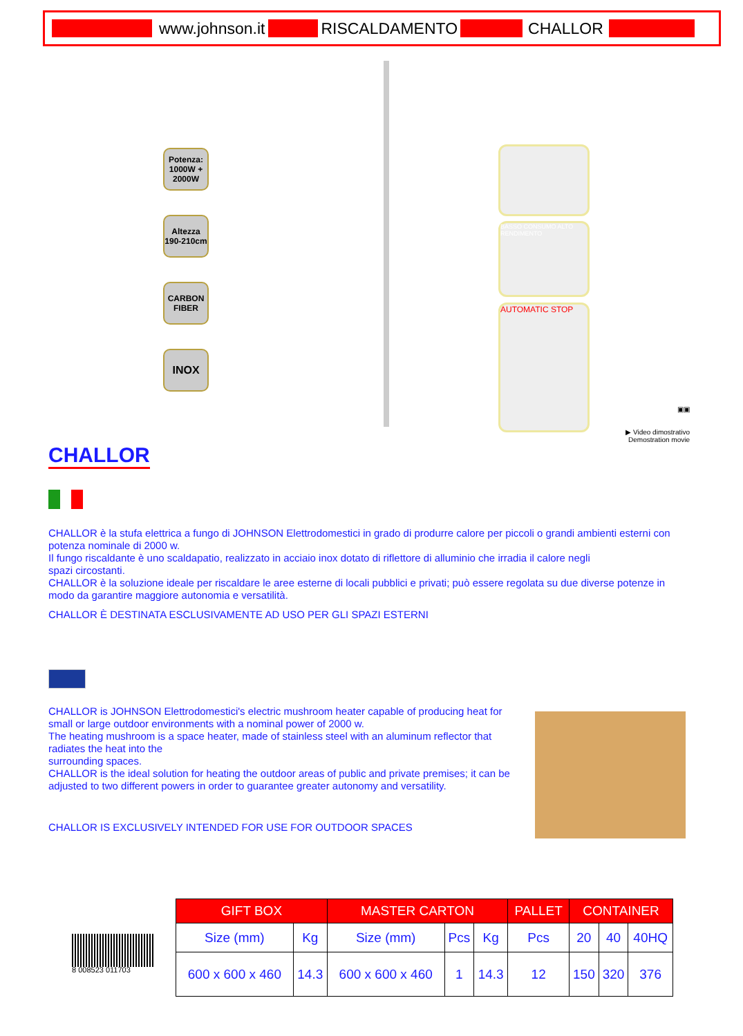www.johnson.it RISCALDAMENTO CHALLOR
Potenza:
1000W + 2000W
Altezza
190-210cm
CARBON FIBER
INOX
BASSO CONSUMO ALTO RENDIMENTO
AUTOMATIC STOP
▣▣
▶ Video dimostrativo
Demostration movie
CHALLOR
CHALLOR è la stufa elettrica a fungo di JOHNSON Elettrodomestici in grado di produrre calore per piccoli o grandi ambienti esterni con potenza nominale di 2000 w.
Il fungo riscaldante è uno scaldapatio, realizzato in acciaio inox dotato di riflettore di alluminio che irradia il calore negli
spazi circostanti.
CHALLOR è la soluzione ideale per riscaldare le aree esterne di locali pubblici e privati; può essere regolata su due diverse potenze in modo da garantire maggiore autonomia e versatilità.
CHALLOR È DESTINATA ESCLUSIVAMENTE AD USO PER GLI SPAZI ESTERNI
CHALLOR is JOHNSON Elettrodomestici's electric mushroom heater capable of producing heat for small or large outdoor environments with a nominal power of 2000 w.
The heating mushroom is a space heater, made of stainless steel with an aluminum reflector that radiates the heat into the
surrounding spaces.
CHALLOR is the ideal solution for heating the outdoor areas of public and private premises; it can be adjusted to two different powers in order to guarantee greater autonomy and versatility.
CHALLOR IS EXCLUSIVELY INTENDED FOR USE FOR OUTDOOR SPACES
8 008523 011703
| GIFT BOX | | MASTER CARTON | | | PALLET | CONTAINER | | |
| --- | --- | --- | --- | --- | --- | --- | --- | --- |
| Size (mm) | Kg | Size (mm) | Pcs | Kg | Pcs | 20 | 40 | 40HQ |
| 600 x 600 x 460 | 14.3 | 600 x 600 x 460 | 1 | 14.3 | 12 | 150 | 320 | 376 |